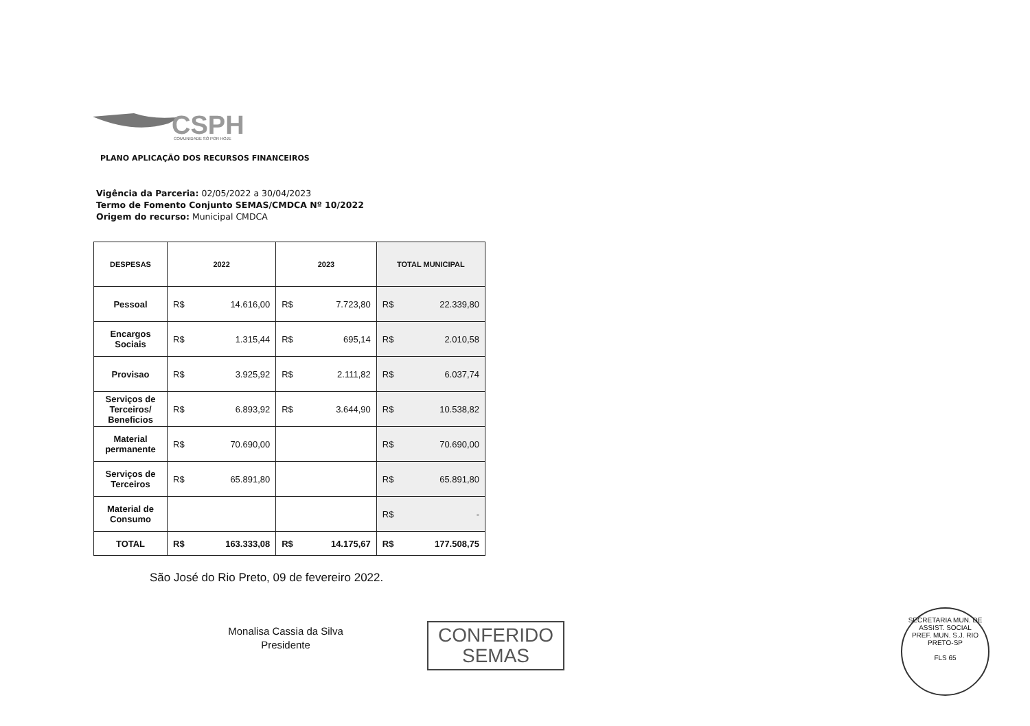CSPH
COMUNIDADE SÓ POR HOJE
PLANO APLICAÇÃO DOS RECURSOS FINANCEIROS
Vigência da Parceria: 02/05/2022 a 30/04/2023
Termo de Fomento Conjunto SEMAS/CMDCA Nº 10/2022
Origem do recurso: Municipal CMDCA
| DESPESAS | 2022 | | 2023 | | TOTAL MUNICIPAL | |
| --- | --- | --- | --- | --- | --- | --- |
| Pessoal | R$ | 14.616,00 | R$ | 7.723,80 | R$ | 22.339,80 |
| Encargos Sociais | R$ | 1.315,44 | R$ | 695,14 | R$ | 2.010,58 |
| Provisao | R$ | 3.925,92 | R$ | 2.111,82 | R$ | 6.037,74 |
| Serviços de Terceiros/ Beneficios | R$ | 6.893,92 | R$ | 3.644,90 | R$ | 10.538,82 |
| Material permanente | R$ | 70.690,00 | | | R$ | 70.690,00 |
| Serviços de Terceiros | R$ | 65.891,80 | | | R$ | 65.891,80 |
| Material de Consumo | | | | | R$ | - |
| TOTAL | R$ | 163.333,08 | R$ | 14.175,67 | R$ | 177.508,75 |
São José do Rio Preto, 09 de fevereiro 2022.
Monalisa Cassia da Silva
Presidente
CONFERIDO
SEMAS
SECRETARIA MUN. DE ASSIST. SOCIAL
PREF. MUN. S.J. RIO PRETO-SP
FLS 65